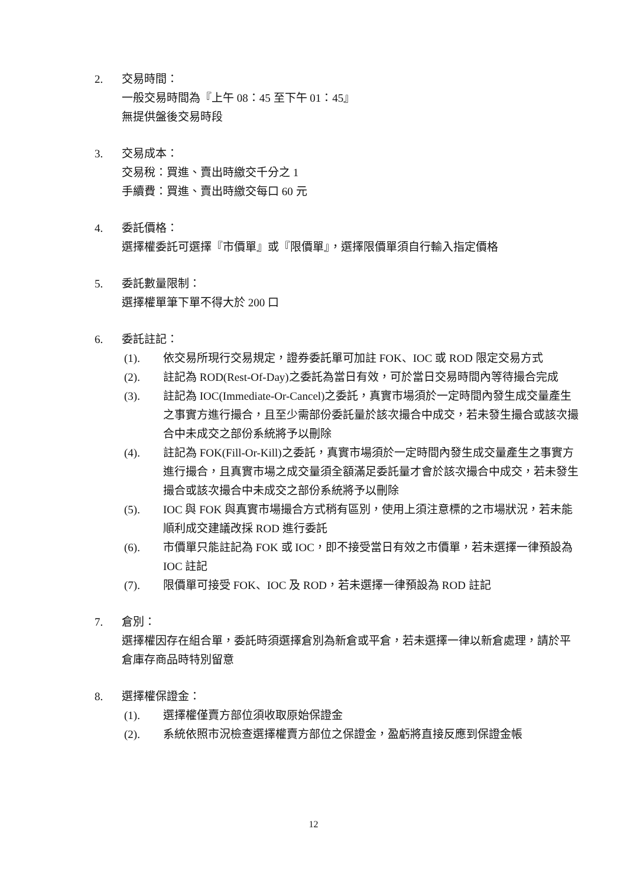2. 交易時間：
一般交易時間為『上午 08：45 至下午 01：45』
無提供盤後交易時段
3. 交易成本：
交易稅：買進、賣出時繳交千分之 1
手續費：買進、賣出時繳交每口 60 元
4. 委託價格：
選擇權委託可選擇『市價單』或『限價單』，選擇限價單須自行輸入指定價格
5. 委託數量限制：
選擇權單筆下單不得大於 200 口
6. 委託註記：
(1). 依交易所現行交易規定，證券委託單可加註 FOK、IOC 或 ROD 限定交易方式
(2). 註記為 ROD(Rest-Of-Day)之委託為當日有效，可於當日交易時間內等待撮合完成
(3). 註記為 IOC(Immediate-Or-Cancel)之委託，真實市場須於一定時間內發生成交量產生之事實方進行撮合，且至少需部份委託量於該次撮合中成交，若未發生撮合或該次撮合中未成交之部份系統將予以刪除
(4). 註記為 FOK(Fill-Or-Kill)之委託，真實市場須於一定時間內發生成交量產生之事實方進行撮合，且真實市場之成交量須全額滿足委託量才會於該次撮合中成交，若未發生撮合或該次撮合中未成交之部份系統將予以刪除
(5). IOC 與 FOK 與真實市場撮合方式稍有區別，使用上須注意標的之市場狀況，若未能順利成交建議改採 ROD 進行委託
(6). 市價單只能註記為 FOK 或 IOC，即不接受當日有效之市價單，若未選擇一律預設為 IOC 註記
(7). 限價單可接受 FOK、IOC 及 ROD，若未選擇一律預設為 ROD 註記
7. 倉別：
選擇權因存在組合單，委託時須選擇倉別為新倉或平倉，若未選擇一律以新倉處理，請於平倉庫存商品時特別留意
8. 選擇權保證金：
(1). 選擇權僅賣方部位須收取原始保證金
(2). 系統依照市況檢查選擇權賣方部位之保證金，盈虧將直接反應到保證金帳
12